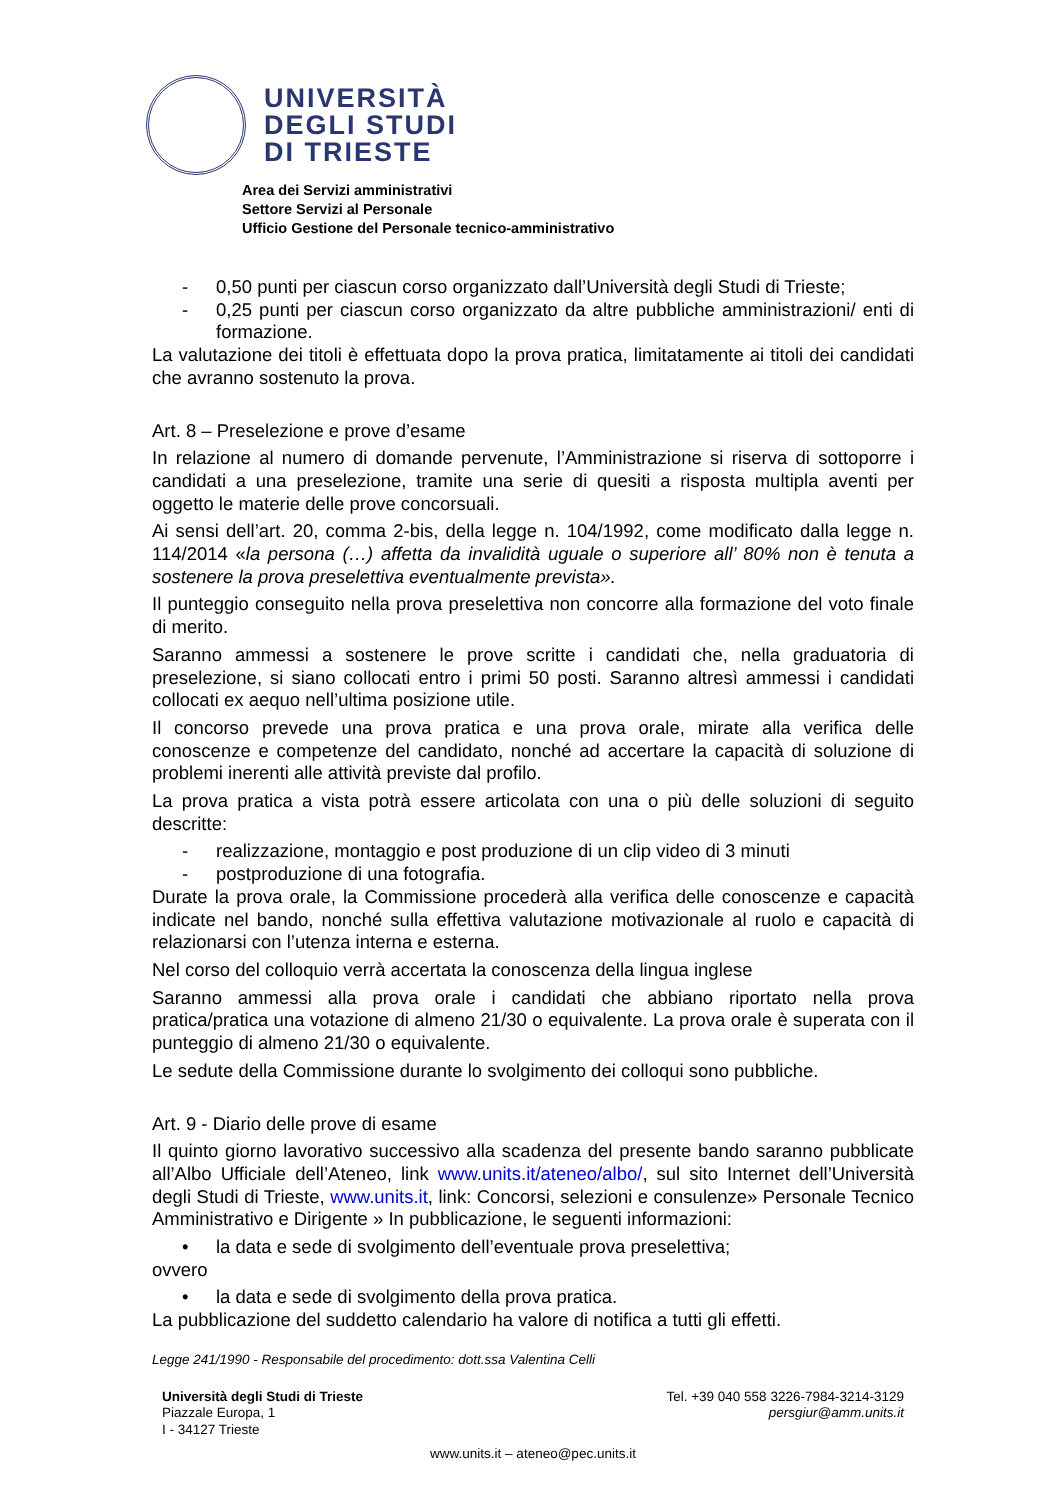UNIVERSITÀ
DEGLI STUDI
DI TRIESTE
Area dei Servizi amministrativi
Settore Servizi al Personale
Ufficio Gestione del Personale tecnico-amministrativo
- 0,50 punti per ciascun corso organizzato dall’Università degli Studi di Trieste;
- 0,25 punti per ciascun corso organizzato da altre pubbliche amministrazioni/ enti di formazione.
La valutazione dei titoli è effettuata dopo la prova pratica, limitatamente ai titoli dei candidati che avranno sostenuto la prova.
Art. 8 – Preselezione e prove d’esame
In relazione al numero di domande pervenute, l’Amministrazione si riserva di sottoporre i candidati a una preselezione, tramite una serie di quesiti a risposta multipla aventi per oggetto le materie delle prove concorsuali.
Ai sensi dell’art. 20, comma 2-bis, della legge n. 104/1992, come modificato dalla legge n. 114/2014 «la persona (…) affetta da invalidità uguale o superiore all’ 80% non è tenuta a sostenere la prova preselettiva eventualmente prevista».
Il punteggio conseguito nella prova preselettiva non concorre alla formazione del voto finale di merito.
Saranno ammessi a sostenere le prove scritte i candidati che, nella graduatoria di preselezione, si siano collocati entro i primi 50 posti. Saranno altresì ammessi i candidati collocati ex aequo nell’ultima posizione utile.
Il concorso prevede una prova pratica e una prova orale, mirate alla verifica delle conoscenze e competenze del candidato, nonché ad accertare la capacità di soluzione di problemi inerenti alle attività previste dal profilo.
La prova pratica a vista potrà essere articolata con una o più delle soluzioni di seguito descritte:
- realizzazione, montaggio e post produzione di un clip video di 3 minuti
- postproduzione di una fotografia.
Durate la prova orale, la Commissione procederà alla verifica delle conoscenze e capacità indicate nel bando, nonché sulla effettiva valutazione motivazionale al ruolo e capacità di relazionarsi con l’utenza interna e esterna.
Nel corso del colloquio verrà accertata la conoscenza della lingua inglese
Saranno ammessi alla prova orale i candidati che abbiano riportato nella prova pratica/pratica una votazione di almeno 21/30 o equivalente. La prova orale è superata con il punteggio di almeno 21/30 o equivalente.
Le sedute della Commissione durante lo svolgimento dei colloqui sono pubbliche.
Art. 9 - Diario delle prove di esame
Il quinto giorno lavorativo successivo alla scadenza del presente bando saranno pubblicate all’Albo Ufficiale dell’Ateneo, link www.units.it/ateneo/albo/, sul sito Internet dell’Università degli Studi di Trieste, www.units.it, link: Concorsi, selezioni e consulenze» Personale Tecnico Amministrativo e Dirigente » In pubblicazione, le seguenti informazioni:
• la data e sede di svolgimento dell’eventuale prova preselettiva;
ovvero
• la data e sede di svolgimento della prova pratica.
La pubblicazione del suddetto calendario ha valore di notifica a tutti gli effetti.
Legge 241/1990 - Responsabile del procedimento: dott.ssa Valentina Celli
Università degli Studi di Trieste
Piazzale Europa, 1
I - 34127 Trieste
Tel. +39 040 558 3226-7984-3214-3129
persgiur@amm.units.it
www.units.it – ateneo@pec.units.it